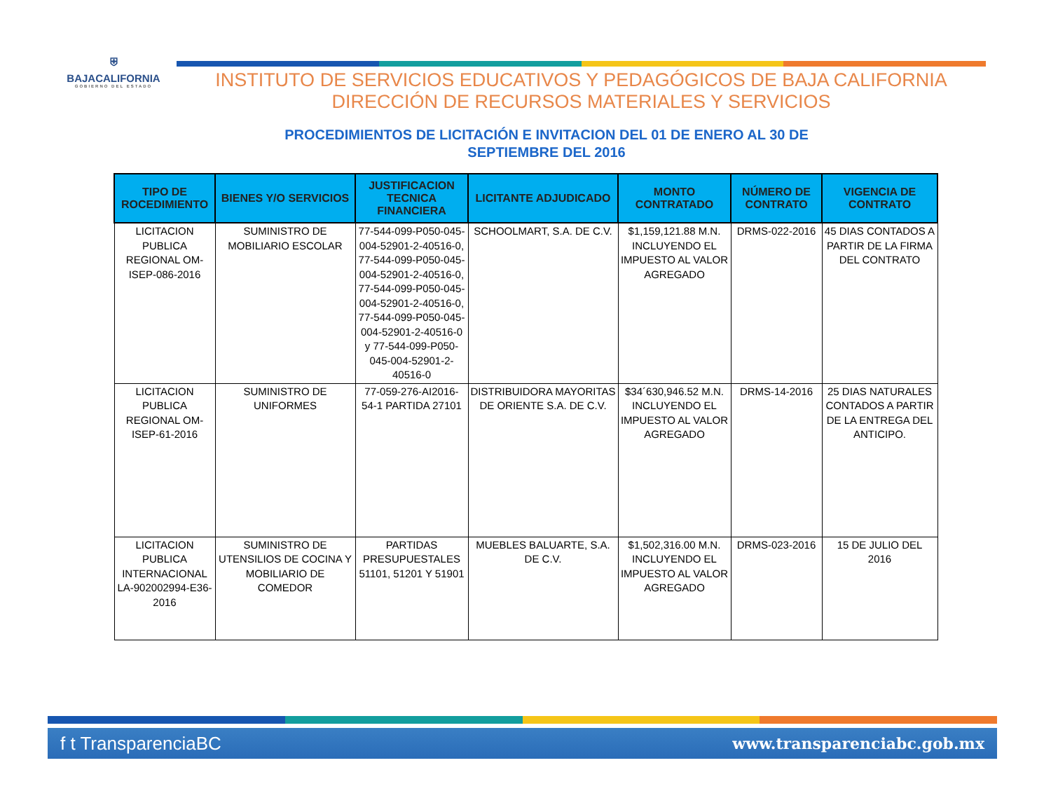⛨
BAJACALIFORNIA
GOBIERNO DEL ESTADO
INSTITUTO DE SERVICIOS EDUCATIVOS Y PEDAGÓGICOS DE BAJA CALIFORNIA
DIRECCIÓN DE RECURSOS MATERIALES Y SERVICIOS
PROCEDIMIENTOS DE LICITACIÓN E INVITACION DEL 01 DE ENERO AL 30 DE SEPTIEMBRE DEL 2016
| TIPO DE ROCEDIMIENTO | BIENES Y/O SERVICIOS | JUSTIFICACION TECNICA FINANCIERA | LICITANTE ADJUDICADO | MONTO CONTRATADO | NÚMERO DE CONTRATO | VIGENCIA DE CONTRATO |
| --- | --- | --- | --- | --- | --- | --- |
| LICITACION PUBLICA REGIONAL OM-ISEP-086-2016 | SUMINISTRO DE MOBILIARIO ESCOLAR | 77-544-099-P050-045-004-52901-2-40516-0, 77-544-099-P050-045-004-52901-2-40516-0, 77-544-099-P050-045-004-52901-2-40516-0, 77-544-099-P050-045-004-52901-2-40516-0 y 77-544-099-P050-045-004-52901-2-40516-0 | SCHOOLMART, S.A. DE C.V. | $1,159,121.88 M.N. INCLUYENDO EL IMPUESTO AL VALOR AGREGADO | DRMS-022-2016 | 45 DIAS CONTADOS A PARTIR DE LA FIRMA DEL CONTRATO |
| LICITACION PUBLICA REGIONAL OM-ISEP-61-2016 | SUMINISTRO DE UNIFORMES | 77-059-276-AI2016-54-1 PARTIDA 27101 | DISTRIBUIDORA MAYORITAS DE ORIENTE S.A. DE C.V. | $34´630,946.52 M.N. INCLUYENDO EL IMPUESTO AL VALOR AGREGADO | DRMS-14-2016 | 25 DIAS NATURALES CONTADOS A PARTIR DE LA ENTREGA DEL ANTICIPO. |
| LICITACION PUBLICA INTERNACIONAL LA-902002994-E36-2016 | SUMINISTRO DE UTENSILIOS DE COCINA Y MOBILIARIO DE COMEDOR | PARTIDAS PRESUPUESTALES 51101, 51201 Y 51901 | MUEBLES BALUARTE, S.A. DE C.V. | $1,502,316.00 M.N. INCLUYENDO EL IMPUESTO AL VALOR AGREGADO | DRMS-023-2016 | 15 DE JULIO DEL 2016 |
f t TransparenciaBC www.transparenciabc.gob.mx